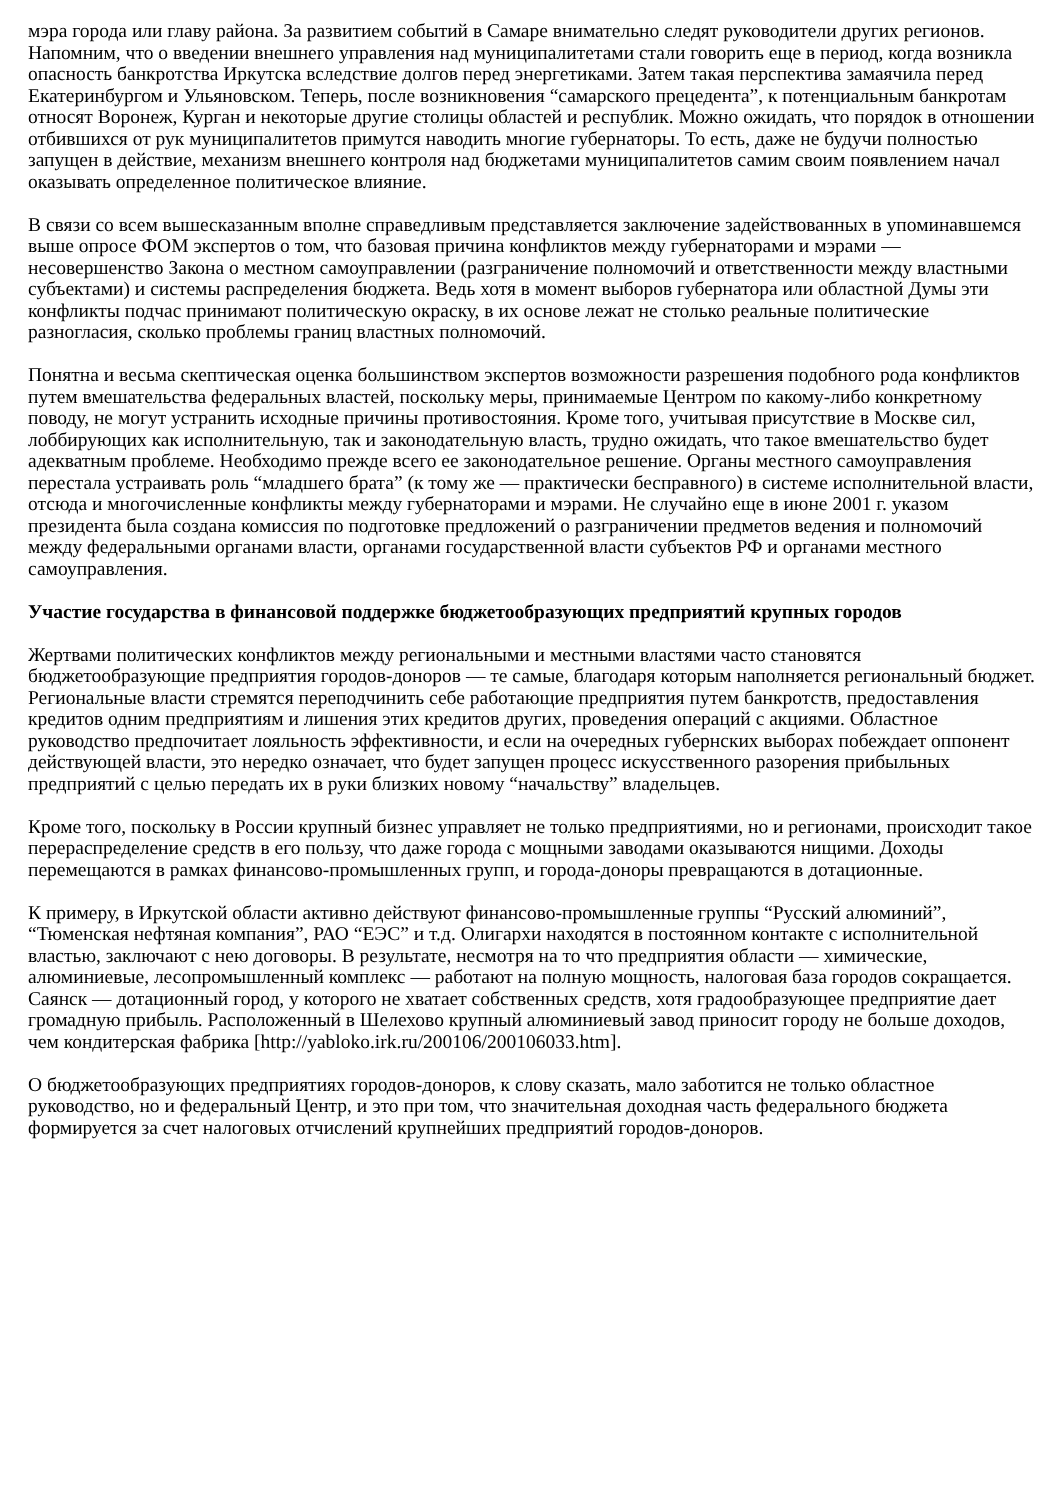мэра города или главу района. За развитием событий в Самаре внимательно следят руководители других регионов. Напомним, что о введении внешнего управления над муниципалитетами стали говорить еще в период, когда возникла опасность банкротства Иркутска вследствие долгов перед энергетиками. Затем такая перспектива замаячила перед Екатеринбургом и Ульяновском. Теперь, после возникновения “самарского прецедента”, к потенциальным банкротам относят Воронеж, Курган и некоторые другие столицы областей и республик. Можно ожидать, что порядок в отношении отбившихся от рук муниципалитетов примутся наводить многие губернаторы. То есть, даже не будучи полностью запущен в действие, механизм внешнего контроля над бюджетами муниципалитетов самим своим появлением начал оказывать определенное политическое влияние.
В связи со всем вышесказанным вполне справедливым представляется заключение задействованных в упоминавшемся выше опросе ФОМ экспертов о том, что базовая причина конфликтов между губернаторами и мэрами — несовершенство Закона о местном самоуправлении (разграничение полномочий и ответственности между властными субъектами) и системы распределения бюджета. Ведь хотя в момент выборов губернатора или областной Думы эти конфликты подчас принимают политическую окраску, в их основе лежат не столько реальные политические разногласия, сколько проблемы границ властных полномочий.
Понятна и весьма скептическая оценка большинством экспертов возможности разрешения подобного рода конфликтов путем вмешательства федеральных властей, поскольку меры, принимаемые Центром по какому-либо конкретному поводу, не могут устранить исходные причины противостояния. Кроме того, учитывая присутствие в Москве сил, лоббирующих как исполнительную, так и законодательную власть, трудно ожидать, что такое вмешательство будет адекватным проблеме. Необходимо прежде всего ее законодательное решение. Органы местного самоуправления перестала устраивать роль “младшего брата” (к тому же — практически бесправного) в системе исполнительной власти, отсюда и многочисленные конфликты между губернаторами и мэрами. Не случайно еще в июне 2001 г. указом президента была создана комиссия по подготовке предложений о разграничении предметов ведения и полномочий между федеральными органами власти, органами государственной власти субъектов РФ и органами местного самоуправления.
Участие государства в финансовой поддержке бюджетообразующих предприятий крупных городов
Жертвами политических конфликтов между региональными и местными властями часто становятся бюджетообразующие предприятия городов-доноров — те самые, благодаря которым наполняется региональный бюджет. Региональные власти стремятся переподчинить себе работающие предприятия путем банкротств, предоставления кредитов одним предприятиям и лишения этих кредитов других, проведения операций с акциями. Областное руководство предпочитает лояльность эффективности, и если на очередных губернских выборах побеждает оппонент действующей власти, это нередко означает, что будет запущен процесс искусственного разорения прибыльных предприятий с целью передать их в руки близких новому “начальству” владельцев.
Кроме того, поскольку в России крупный бизнес управляет не только предприятиями, но и регионами, происходит такое перераспределение средств в его пользу, что даже города с мощными заводами оказываются нищими. Доходы перемещаются в рамках финансово-промышленных групп, и города-доноры превращаются в дотационные.
К примеру, в Иркутской области активно действуют финансово-промышленные группы “Русский алюминий”, “Тюменская нефтяная компания”, РАО “ЕЭС” и т.д. Олигархи находятся в постоянном контакте с исполнительной властью, заключают с нею договоры. В результате, несмотря на то что предприятия области — химические, алюминиевые, лесопромышленный комплекс — работают на полную мощность, налоговая база городов сокращается. Саянск — дотационный город, у которого не хватает собственных средств, хотя градообразующее предприятие дает громадную прибыль. Расположенный в Шелехово крупный алюминиевый завод приносит городу не больше доходов, чем кондитерская фабрика [http://yabloko.irk.ru/200106/200106033.htm].
О бюджетообразующих предприятиях городов-доноров, к слову сказать, мало заботится не только областное руководство, но и федеральный Центр, и это при том, что значительная доходная часть федерального бюджета формируется за счет налоговых отчислений крупнейших предприятий городов-доноров.